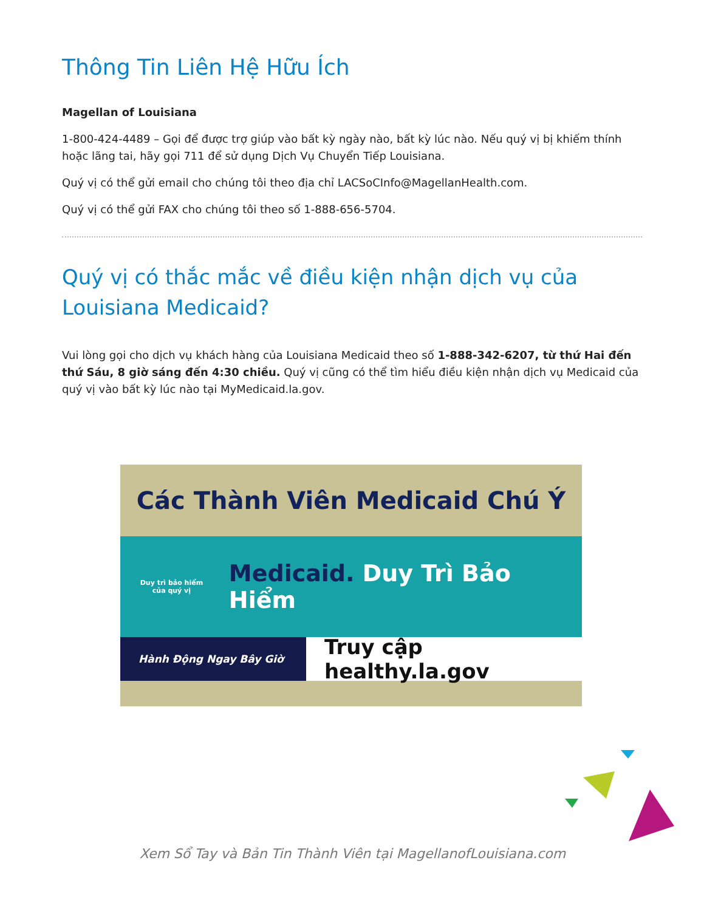Thông Tin Liên Hệ Hữu Ích
Magellan of Louisiana
1-800-424-4489 – Gọi để được trợ giúp vào bất kỳ ngày nào, bất kỳ lúc nào. Nếu quý vị bị khiếm thính hoặc lãng tai, hãy gọi 711 để sử dụng Dịch Vụ Chuyển Tiếp Louisiana.
Quý vị có thể gửi email cho chúng tôi theo địa chỉ LACSoCInfo@MagellanHealth.com.
Quý vị có thể gửi FAX cho chúng tôi theo số 1-888-656-5704.
Quý vị có thắc mắc về điều kiện nhận dịch vụ của Louisiana Medicaid?
Vui lòng gọi cho dịch vụ khách hàng của Louisiana Medicaid theo số 1-888-342-6207, từ thứ Hai đến thứ Sáu, 8 giờ sáng đến 4:30 chiều. Quý vị cũng có thể tìm hiểu điều kiện nhận dịch vụ Medicaid của quý vị vào bất kỳ lúc nào tại MyMedicaid.la.gov.
Các Thành Viên Medicaid Chú Ý
Duy trì bảo hiểm của quý vị
Medicaid. Duy Trì Bảo Hiểm
Hành Động Ngay Bây Giờ
Truy cập healthy.la.gov
Xem Sổ Tay và Bản Tin Thành Viên tại MagellanofLouisiana.com